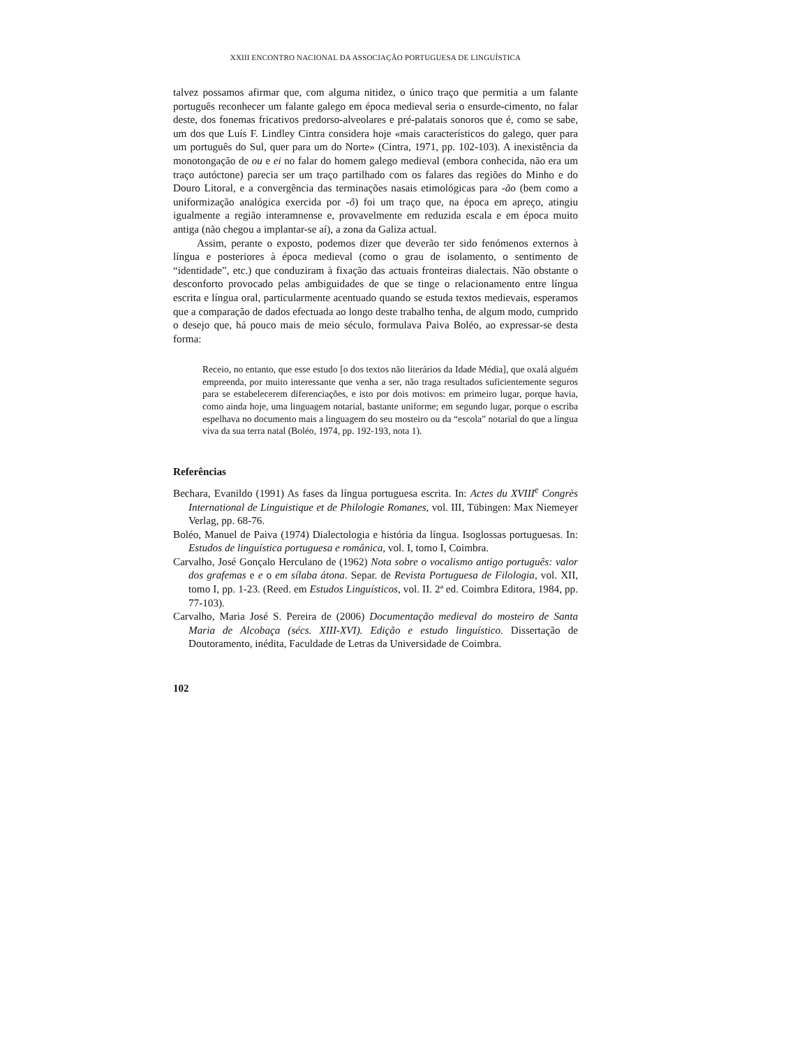XXIII ENCONTRO NACIONAL DA ASSOCIAÇÃO PORTUGUESA DE LINGUÍSTICA
talvez possamos afirmar que, com alguma nitidez, o único traço que permitia a um falante português reconhecer um falante galego em época medieval seria o ensurde-cimento, no falar deste, dos fonemas fricativos predorso-alveolares e pré-palatais sonoros que é, como se sabe, um dos que Luís F. Lindley Cintra considera hoje «mais característicos do galego, quer para um português do Sul, quer para um do Norte» (Cintra, 1971, pp. 102-103). A inexistência da monotongação de ou e ei no falar do homem galego medieval (embora conhecida, não era um traço autóctone) parecia ser um traço partilhado com os falares das regiões do Minho e do Douro Litoral, e a convergência das terminações nasais etimológicas para -ão (bem como a uniformização analógica exercida por -õ) foi um traço que, na época em apreço, atingiu igualmente a região interamnense e, provavelmente em reduzida escala e em época muito antiga (não chegou a implantar-se aí), a zona da Galiza actual.
Assim, perante o exposto, podemos dizer que deverão ter sido fenómenos externos à língua e posteriores à época medieval (como o grau de isolamento, o sentimento de “identidade”, etc.) que conduziram à fixação das actuais fronteiras dialectais. Não obstante o desconforto provocado pelas ambiguidades de que se tinge o relacionamento entre língua escrita e língua oral, particularmente acentuado quando se estuda textos medievais, esperamos que a comparação de dados efectuada ao longo deste trabalho tenha, de algum modo, cumprido o desejo que, há pouco mais de meio século, formulava Paiva Boléo, ao expressar-se desta forma:
Receio, no entanto, que esse estudo [o dos textos não literários da Idade Média], que oxalá alguém empreenda, por muito interessante que venha a ser, não traga resultados suficientemente seguros para se estabelecerem diferenciações, e isto por dois motivos: em primeiro lugar, porque havia, como ainda hoje, uma linguagem notarial, bastante uniforme; em segundo lugar, porque o escriba espelhava no documento mais a linguagem do seu mosteiro ou da “escola” notarial do que a língua viva da sua terra natal (Boléo, 1974, pp. 192-193, nota 1).
Referências
Bechara, Evanildo (1991) As fases da língua portuguesa escrita. In: Actes du XVIII<sup>e</sup> Congrès International de Linguistique et de Philologie Romanes, vol. III, Tübingen: Max Niemeyer Verlag, pp. 68-76.
Boléo, Manuel de Paiva (1974) Dialectologia e história da língua. Isoglossas portuguesas. In: Estudos de linguística portuguesa e românica, vol. I, tomo I, Coimbra.
Carvalho, José Gonçalo Herculano de (1962) Nota sobre o vocalismo antigo português: valor dos grafemas e e o em sílaba átona. Separ. de Revista Portuguesa de Filologia, vol. XII, tomo I, pp. 1-23. (Reed. em Estudos Linguísticos, vol. II. 2ª ed. Coimbra Editora, 1984, pp. 77-103).
Carvalho, Maria José S. Pereira de (2006) Documentação medieval do mosteiro de Santa Maria de Alcobaça (sécs. XIII-XVI). Edição e estudo linguístico. Dissertação de Doutoramento, inédita, Faculdade de Letras da Universidade de Coimbra.
102